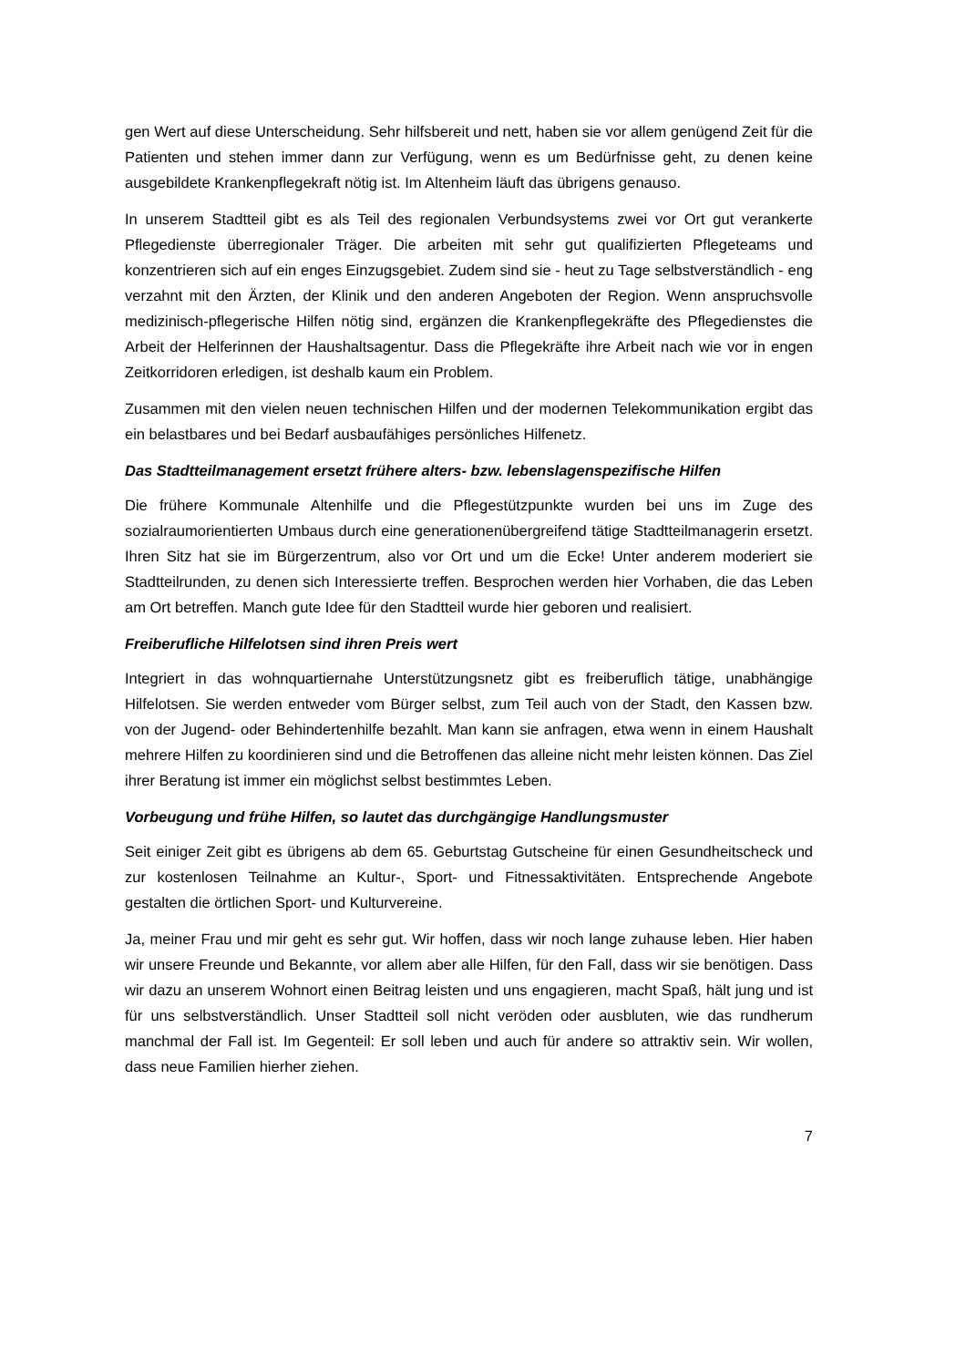gen Wert auf diese Unterscheidung. Sehr hilfsbereit und nett, haben sie vor allem genügend Zeit für die Patienten und stehen immer dann zur Verfügung, wenn es um Bedürfnisse geht, zu denen keine ausgebildete Krankenpflegekraft nötig ist. Im Altenheim läuft das übrigens genauso.
In unserem Stadtteil gibt es als Teil des regionalen Verbundsystems zwei vor Ort gut verankerte Pflegedienste überregionaler Träger. Die arbeiten mit sehr gut qualifizierten Pflegeteams und konzentrieren sich auf ein enges Einzugsgebiet. Zudem sind sie - heut zu Tage selbstverständlich - eng verzahnt mit den Ärzten, der Klinik und den anderen Angeboten der Region. Wenn anspruchsvolle medizinisch-pflegerische Hilfen nötig sind, ergänzen die Krankenpflegekräfte des Pflegedienstes die Arbeit der Helferinnen der Haushaltsagentur. Dass die Pflegekräfte ihre Arbeit nach wie vor in engen Zeitkorridoren erledigen, ist deshalb kaum ein Problem.
Zusammen mit den vielen neuen technischen Hilfen und der modernen Telekommunikation ergibt das ein belastbares und bei Bedarf ausbaufähiges persönliches Hilfenetz.
Das Stadtteilmanagement ersetzt frühere alters- bzw. lebenslagenspezifische Hilfen
Die frühere Kommunale Altenhilfe und die Pflegestützpunkte wurden bei uns im Zuge des sozialraumorientierten Umbaus durch eine generationenübergreifend tätige Stadtteilmanagerin ersetzt. Ihren Sitz hat sie im Bürgerzentrum, also vor Ort und um die Ecke! Unter anderem moderiert sie Stadtteilrunden, zu denen sich Interessierte treffen. Besprochen werden hier Vorhaben, die das Leben am Ort betreffen. Manch gute Idee für den Stadtteil wurde hier geboren und realisiert.
Freiberufliche Hilfelotsen sind ihren Preis wert
Integriert in das wohnquartiernahe Unterstützungsnetz gibt es freiberuflich tätige, unabhängige Hilfelotsen. Sie werden entweder vom Bürger selbst, zum Teil auch von der Stadt, den Kassen bzw. von der Jugend- oder Behindertenhilfe bezahlt. Man kann sie anfragen, etwa wenn in einem Haushalt mehrere Hilfen zu koordinieren sind und die Betroffenen das alleine nicht mehr leisten können. Das Ziel ihrer Beratung ist immer ein möglichst selbst bestimmtes Leben.
Vorbeugung und frühe Hilfen, so lautet das durchgängige Handlungsmuster
Seit einiger Zeit gibt es übrigens ab dem 65. Geburtstag Gutscheine für einen Gesundheitscheck und zur kostenlosen Teilnahme an Kultur-, Sport- und Fitnessaktivitäten. Entsprechende Angebote gestalten die örtlichen Sport- und Kulturvereine.
Ja, meiner Frau und mir geht es sehr gut. Wir hoffen, dass wir noch lange zuhause leben. Hier haben wir unsere Freunde und Bekannte, vor allem aber alle Hilfen, für den Fall, dass wir sie benötigen. Dass wir dazu an unserem Wohnort einen Beitrag leisten und uns engagieren, macht Spaß, hält jung und ist für uns selbstverständlich. Unser Stadtteil soll nicht veröden oder ausbluten, wie das rundherum manchmal der Fall ist. Im Gegenteil: Er soll leben und auch für andere so attraktiv sein. Wir wollen, dass neue Familien hierher ziehen.
7